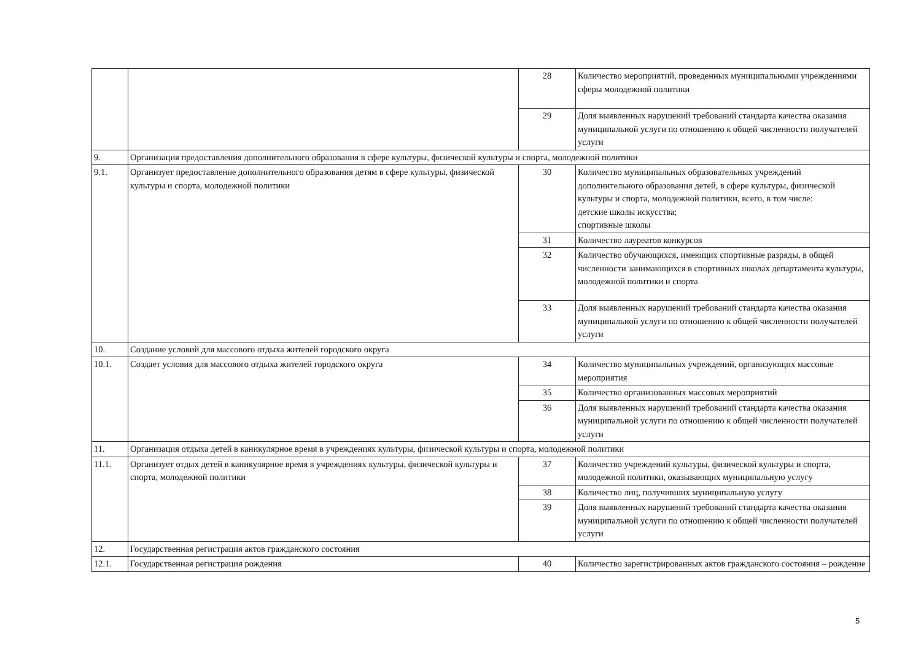| | | 28 | Количество мероприятий, проведенных муниципальными учреждениями сферы молодежной политики |
| | | 29 | Доля выявленных нарушений требований стандарта качества оказания муниципальной услуги по отношению к общей численности получателей услуги |
| 9. | Организация предоставления дополнительного образования в сфере культуры, физической культуры и спорта, молодежной политики | | |
| 9.1. | Организует предоставление дополнительного образования детям в сфере культуры, физической культуры и спорта, молодежной политики | 30 | Количество муниципальных образовательных учреждений дополнительного образования детей, в сфере культуры, физической культуры и спорта, молодежной политики, всего, в том числе: детские школы искусства; спортивные школы |
| | | 31 | Количество лауреатов конкурсов |
| | | 32 | Количество обучающихся, имеющих спортивные разряды, в общей численности занимающихся в спортивных школах департамента культуры, молодежной политики и спорта |
| | | 33 | Доля выявленных нарушений требований стандарта качества оказания муниципальной услуги по отношению к общей численности получателей услуги |
| 10. | Создание условий для массового отдыха жителей городского округа | | |
| 10.1. | Создает условия для массового отдыха жителей городского округа | 34 | Количество муниципальных учреждений, организующих массовые мероприятия |
| | | 35 | Количество организованных массовых мероприятий |
| | | 36 | Доля выявленных нарушений требований стандарта качества оказания муниципальной услуги по отношению к общей численности получателей услуги |
| 11. | Организация отдыха детей в каникулярное время в учреждениях культуры, физической культуры и спорта, молодежной политики | | |
| 11.1. | Организует отдых детей в каникулярное время в учреждениях культуры, физической культуры и спорта, молодежной политики | 37 | Количество учреждений культуры, физической культуры и спорта, молодежной политики, оказывающих муниципальную услугу |
| | | 38 | Количество лиц, получивших муниципальную услугу |
| | | 39 | Доля выявленных нарушений требований стандарта качества оказания муниципальной услуги по отношению к общей численности получателей услуги |
| 12. | Государственная регистрация актов гражданского состояния | | |
| 12.1. | Государственная регистрация рождения | 40 | Количество зарегистрированных актов гражданского состояния – рождение |
5